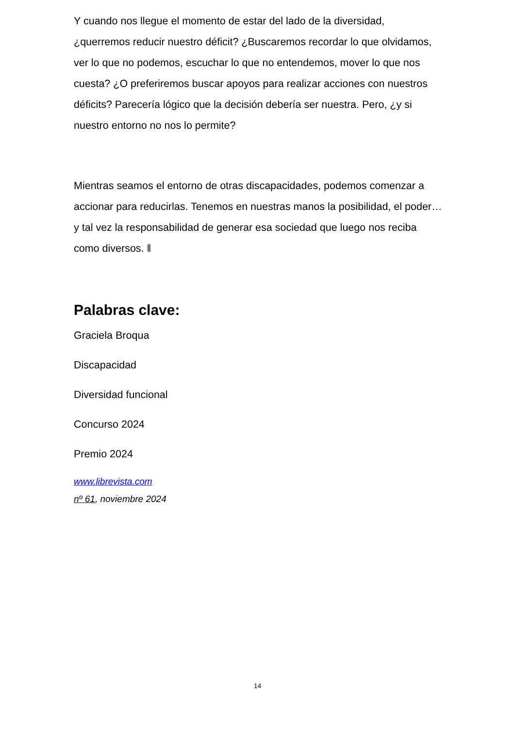Y cuando nos llegue el momento de estar del lado de la diversidad, ¿querremos reducir nuestro déficit? ¿Buscaremos recordar lo que olvidamos, ver lo que no podemos, escuchar lo que no entendemos, mover lo que nos cuesta? ¿O preferiremos buscar apoyos para realizar acciones con nuestros déficits? Parecería lógico que la decisión debería ser nuestra. Pero, ¿y si nuestro entorno no nos lo permite?
Mientras seamos el entorno de otras discapacidades, podemos comenzar a accionar para reducirlas. Tenemos en nuestras manos la posibilidad, el poder… y tal vez la responsabilidad de generar esa sociedad que luego nos reciba como diversos. ‖
Palabras clave:
Graciela Broqua
Discapacidad
Diversidad funcional
Concurso 2024
Premio 2024
www.librevista.com
nº 61, noviembre 2024
14